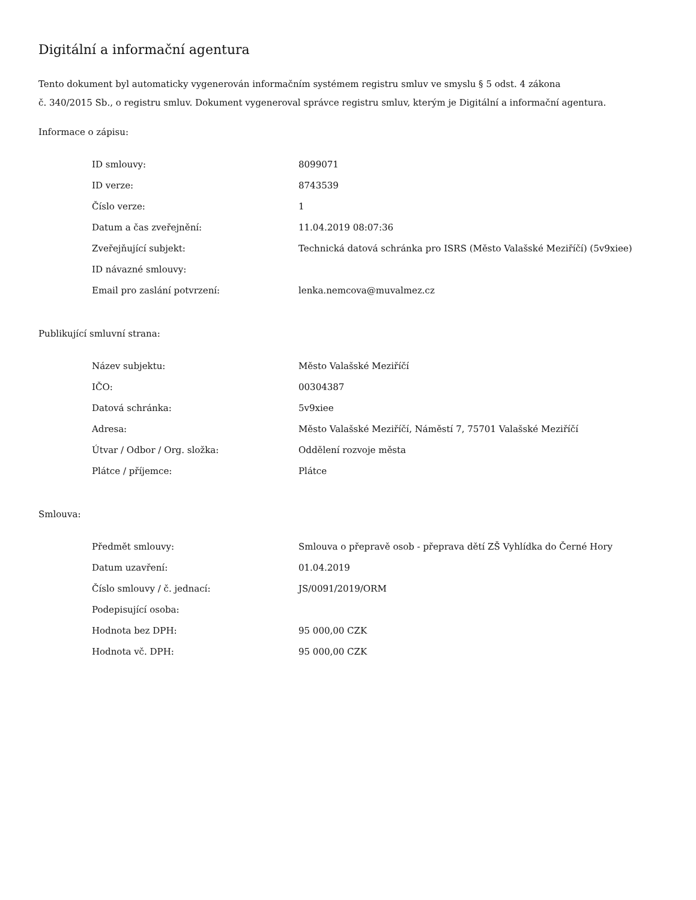Digitální a informační agentura
Tento dokument byl automaticky vygenerován informačním systémem registru smluv ve smyslu § 5 odst. 4 zákona
č. 340/2015 Sb., o registru smluv. Dokument vygeneroval správce registru smluv, kterým je Digitální a informační agentura.
Informace o zápisu:
| ID smlouvy: | 8099071 |
| ID verze: | 8743539 |
| Číslo verze: | 1 |
| Datum a čas zveřejnění: | 11.04.2019 08:07:36 |
| Zveřejňující subjekt: | Technická datová schránka pro ISRS (Město Valašské Meziříčí) (5v9xiee) |
| ID návazné smlouvy: | |
| Email pro zaslání potvrzení: | lenka.nemcova@muvalmez.cz |
Publikující smluvní strana:
| Název subjektu: | Město Valašské Meziříčí |
| IČO: | 00304387 |
| Datová schránka: | 5v9xiee |
| Adresa: | Město Valašské Meziříčí, Náměstí 7, 75701 Valašské Meziříčí |
| Útvar / Odbor / Org. složka: | Oddělení rozvoje města |
| Plátce / příjemce: | Plátce |
Smlouva:
| Předmět smlouvy: | Smlouva o přepravě osob - přeprava dětí ZŠ Vyhlídka do Černé Hory |
| Datum uzavření: | 01.04.2019 |
| Číslo smlouvy / č. jednací: | JS/0091/2019/ORM |
| Podepisující osoba: | |
| Hodnota bez DPH: | 95 000,00 CZK |
| Hodnota vč. DPH: | 95 000,00 CZK |